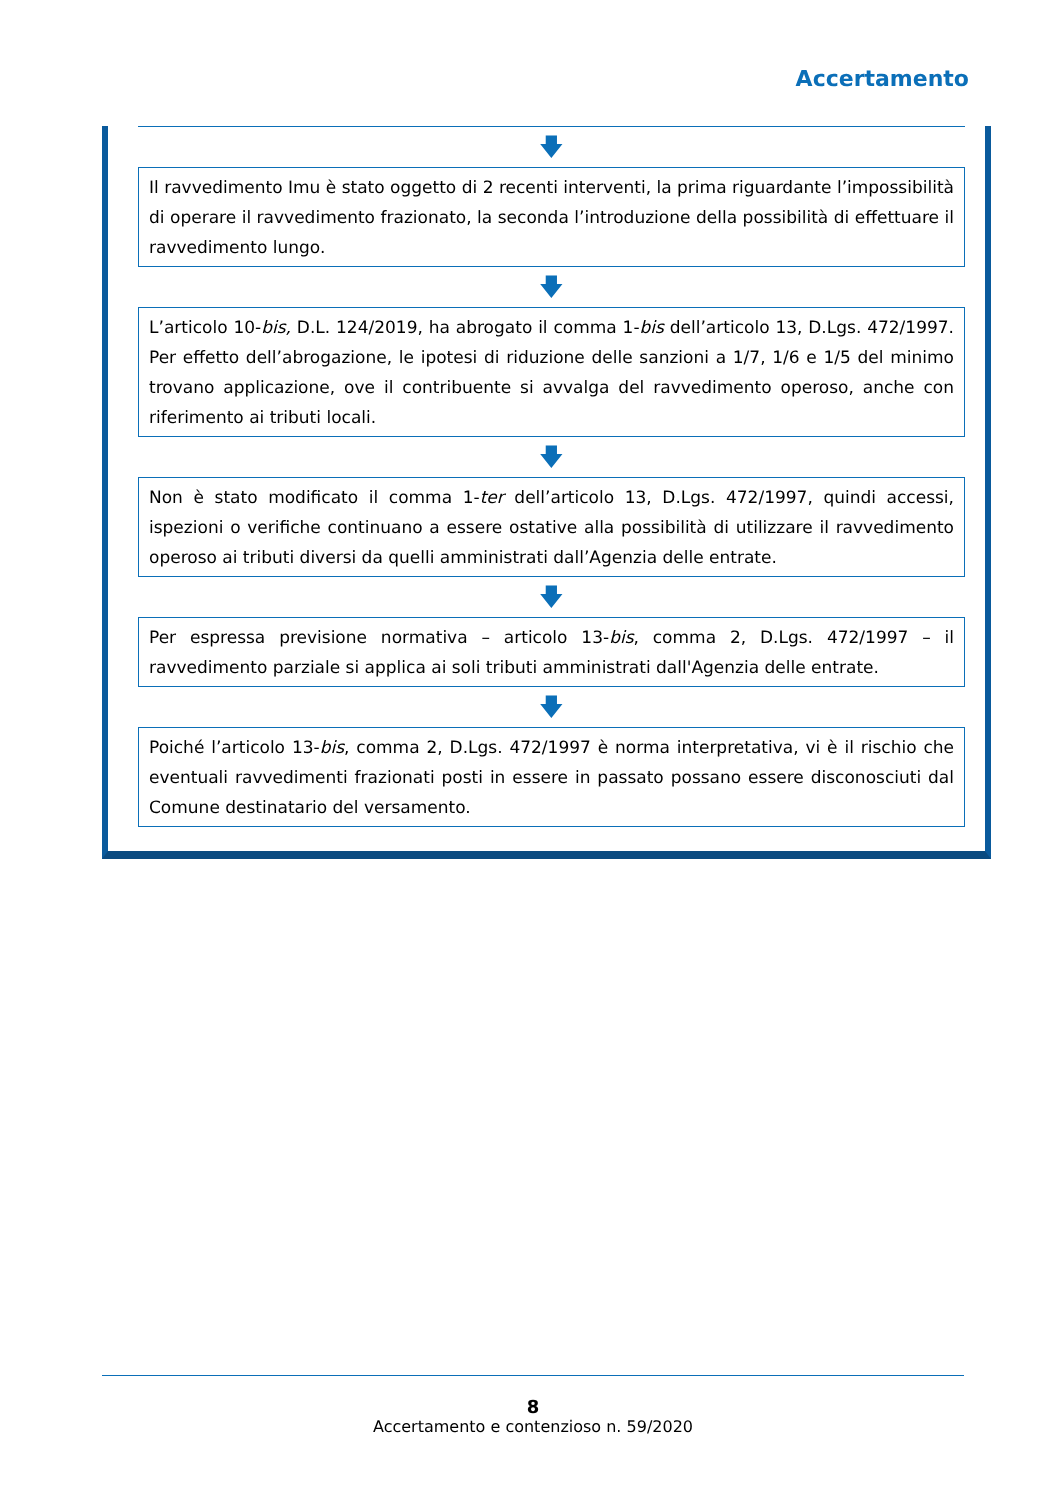Accertamento
🡇
Il ravvedimento Imu è stato oggetto di 2 recenti interventi, la prima riguardante l’impossibilità di operare il ravvedimento frazionato, la seconda l’introduzione della possibilità di effettuare il ravvedimento lungo.
🡇
L’articolo 10-bis, D.L. 124/2019, ha abrogato il comma 1-bis dell’articolo 13, D.Lgs. 472/1997. Per effetto dell’abrogazione, le ipotesi di riduzione delle sanzioni a 1/7, 1/6 e 1/5 del minimo trovano applicazione, ove il contribuente si avvalga del ravvedimento operoso, anche con riferimento ai tributi locali.
🡇
Non è stato modificato il comma 1-ter dell’articolo 13, D.Lgs. 472/1997, quindi accessi, ispezioni o verifiche continuano a essere ostative alla possibilità di utilizzare il ravvedimento operoso ai tributi diversi da quelli amministrati dall’Agenzia delle entrate.
🡇
Per espressa previsione normativa – articolo 13-bis, comma 2, D.Lgs. 472/1997 – il ravvedimento parziale si applica ai soli tributi amministrati dall'Agenzia delle entrate.
🡇
Poiché l’articolo 13-bis, comma 2, D.Lgs. 472/1997 è norma interpretativa, vi è il rischio che eventuali ravvedimenti frazionati posti in essere in passato possano essere disconosciuti dal Comune destinatario del versamento.
8
Accertamento e contenzioso n. 59/2020